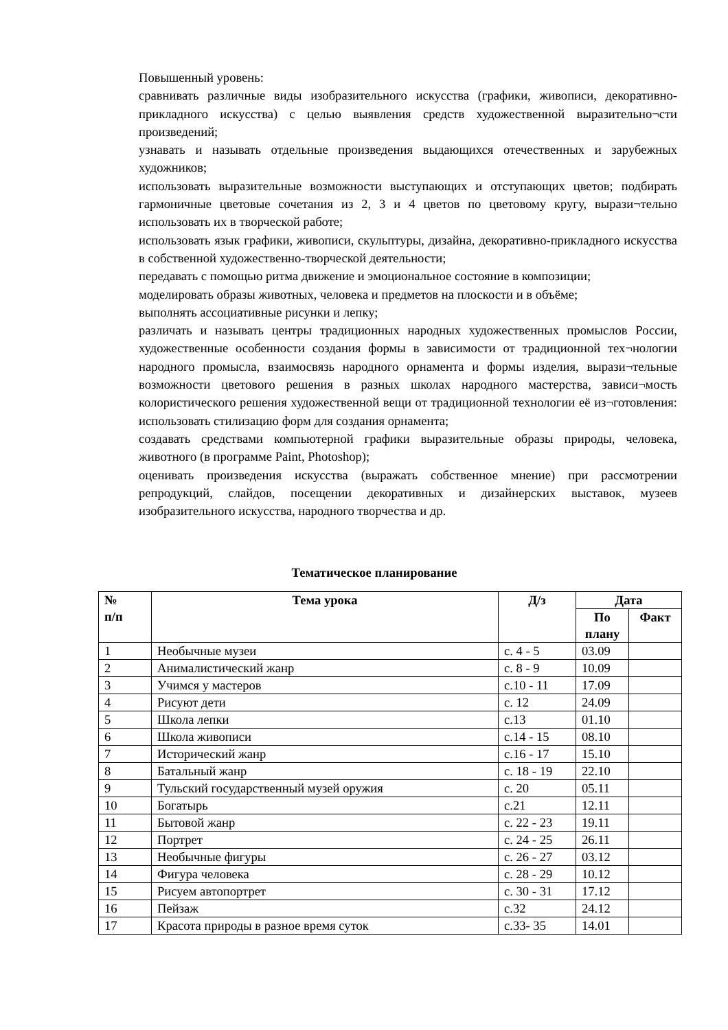Повышенный уровень:
сравнивать различные виды изобразительного искусства (графики, живописи, декоративно-прикладного искусства) с целью выявления средств художественной выразительно¬сти произведений;
узнавать и называть отдельные произведения выдающихся отечественных и зарубежных художников;
использовать выразительные возможности выступающих и отступающих цветов; подбирать гармоничные цветовые сочетания из 2, 3 и 4 цветов по цветовому кругу, вырази¬тельно использовать их в творческой работе;
использовать язык графики, живописи, скульптуры, дизайна, декоративно-прикладного искусства в собственной художественно-творческой деятельности;
передавать с помощью ритма движение и эмоциональное состояние в композиции;
моделировать образы животных, человека и предметов на плоскости и в объёме;
выполнять ассоциативные рисунки и лепку;
различать и называть центры традиционных народных художественных промыслов России, художественные особенности создания формы в зависимости от традиционной тех¬нологии народного промысла, взаимосвязь народного орнамента и формы изделия, вырази¬тельные возможности цветового решения в разных школах народного мастерства, зависи¬мость колористического решения художественной вещи от традиционной технологии её из¬готовления: использовать стилизацию форм для создания орнамента;
создавать средствами компьютерной графики выразительные образы природы, человека, животного (в программе Paint, Photoshop);
оценивать произведения искусства (выражать собственное мнение) при рассмотрении репродукций, слайдов, посещении декоративных и дизайнерских выставок, музеев изобразительного искусства, народного творчества и др.
Тематическое планирование
| № п/п | Тема урока | Д/з | Дата | |
| --- | --- | --- | --- | --- |
| | | | По плану | Факт |
| 1 | Необычные музеи | с. 4 - 5 | 03.09 | |
| 2 | Анималистический жанр | с. 8 - 9 | 10.09 | |
| 3 | Учимся у мастеров | с.10 - 11 | 17.09 | |
| 4 | Рисуют дети | с. 12 | 24.09 | |
| 5 | Школа лепки | с.13 | 01.10 | |
| 6 | Школа живописи | с.14 - 15 | 08.10 | |
| 7 | Исторический жанр | с.16 - 17 | 15.10 | |
| 8 | Батальный жанр | с. 18 - 19 | 22.10 | |
| 9 | Тульский государственный музей оружия | с. 20 | 05.11 | |
| 10 | Богатырь | с.21 | 12.11 | |
| 11 | Бытовой жанр | с. 22 - 23 | 19.11 | |
| 12 | Портрет | с. 24 - 25 | 26.11 | |
| 13 | Необычные фигуры | с. 26 - 27 | 03.12 | |
| 14 | Фигура человека | с. 28 - 29 | 10.12 | |
| 15 | Рисуем автопортрет | с. 30 - 31 | 17.12 | |
| 16 | Пейзаж | с.32 | 24.12 | |
| 17 | Красота природы в разное время суток | с.33- 35 | 14.01 | |